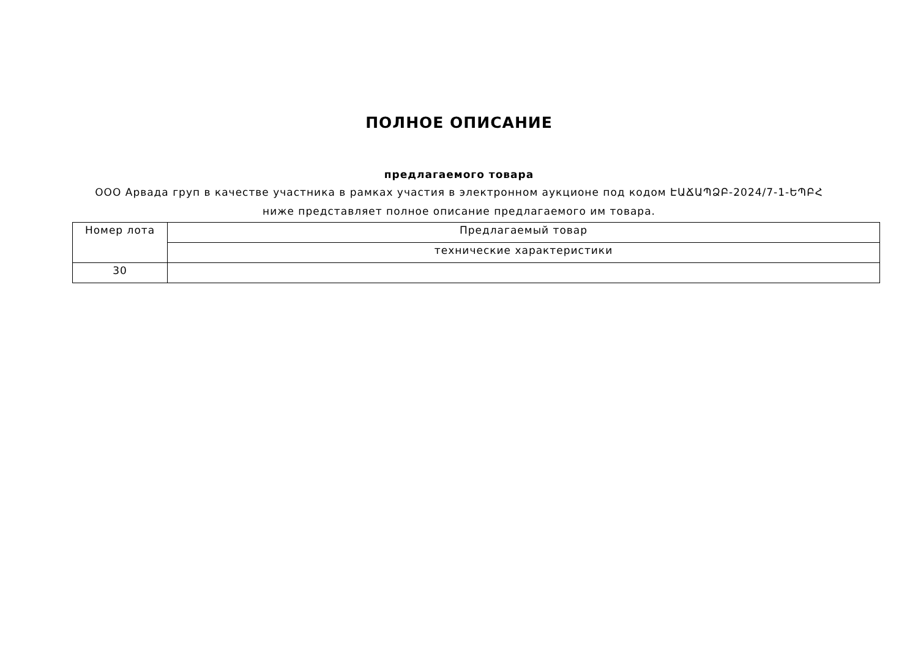ПОЛНОЕ ОПИСАНИЕ
предлагаемого товара
ООО Арвада груп в качестве участника в рамках участия в электронном аукционе под кодом ԷԱՃԱՊՁԲ-2024/7-1-ԵՊԲՀ ниже представляет полное описание предлагаемого им товара.
| Номер лота | Предлагаемый товар |
| --- | --- |
| | технические характеристики |
| 30 | |